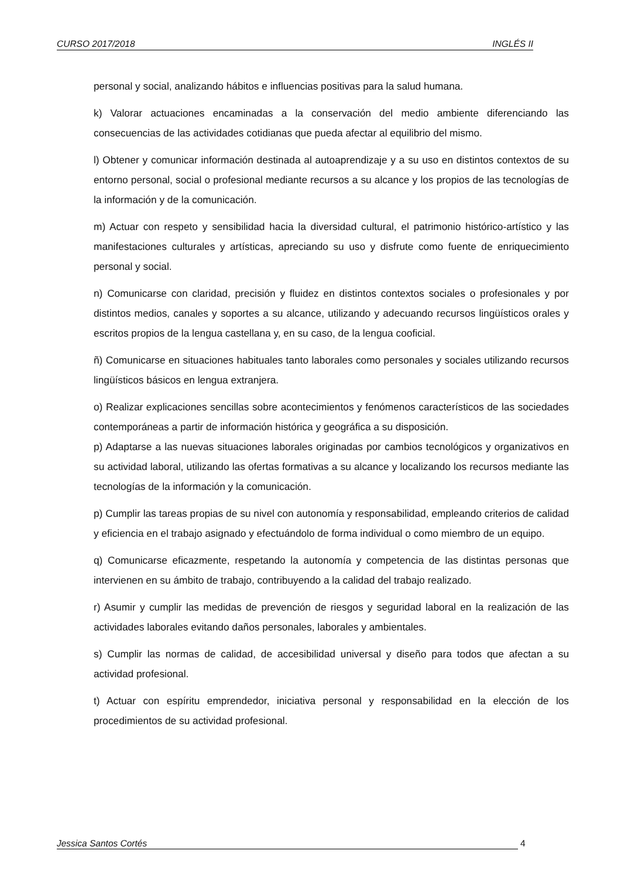CURSO 2017/2018 INGLÉS II
personal y social, analizando hábitos e influencias positivas para la salud humana.
k) Valorar actuaciones encaminadas a la conservación del medio ambiente diferenciando las consecuencias de las actividades cotidianas que pueda afectar al equilibrio del mismo.
l) Obtener y comunicar información destinada al autoaprendizaje y a su uso en distintos contextos de su entorno personal, social o profesional mediante recursos a su alcance y los propios de las tecnologías de la información y de la comunicación.
m) Actuar con respeto y sensibilidad hacia la diversidad cultural, el patrimonio histórico-artístico y las manifestaciones culturales y artísticas, apreciando su uso y disfrute como fuente de enriquecimiento personal y social.
n) Comunicarse con claridad, precisión y fluidez en distintos contextos sociales o profesionales y por distintos medios, canales y soportes a su alcance, utilizando y adecuando recursos lingüísticos orales y escritos propios de la lengua castellana y, en su caso, de la lengua cooficial.
ñ) Comunicarse en situaciones habituales tanto laborales como personales y sociales utilizando recursos lingüísticos básicos en lengua extranjera.
o) Realizar explicaciones sencillas sobre acontecimientos y fenómenos característicos de las sociedades contemporáneas a partir de información histórica y geográfica a su disposición.
p) Adaptarse a las nuevas situaciones laborales originadas por cambios tecnológicos y organizativos en su actividad laboral, utilizando las ofertas formativas a su alcance y localizando los recursos mediante las tecnologías de la información y la comunicación.
p) Cumplir las tareas propias de su nivel con autonomía y responsabilidad, empleando criterios de calidad y eficiencia en el trabajo asignado y efectuándolo de forma individual o como miembro de un equipo.
q) Comunicarse eficazmente, respetando la autonomía y competencia de las distintas personas que intervienen en su ámbito de trabajo, contribuyendo a la calidad del trabajo realizado.
r) Asumir y cumplir las medidas de prevención de riesgos y seguridad laboral en la realización de las actividades laborales evitando daños personales, laborales y ambientales.
s) Cumplir las normas de calidad, de accesibilidad universal y diseño para todos que afectan a su actividad profesional.
t) Actuar con espíritu emprendedor, iniciativa personal y responsabilidad en la elección de los procedimientos de su actividad profesional.
Jessica Santos Cortés 4